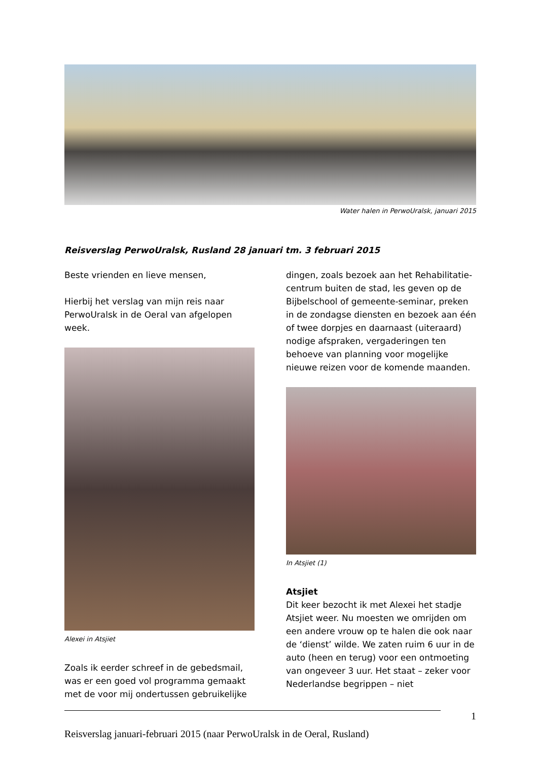Water halen in PerwoUralsk, januari 2015
Reisverslag PerwoUralsk, Rusland 28 januari tm. 3 februari 2015
Beste vrienden en lieve mensen,
Hierbij het verslag van mijn reis naar PerwoUralsk in de Oeral van afgelopen week.
Alexei in Atsjiet
Zoals ik eerder schreef in de gebedsmail, was er een goed vol programma gemaakt met de voor mij ondertussen gebruikelijke
dingen, zoals bezoek aan het Rehabilitatie-centrum buiten de stad, les geven op de Bijbelschool of gemeente-seminar, preken in de zondagse diensten en bezoek aan één of twee dorpjes en daarnaast (uiteraard) nodige afspraken, vergaderingen ten behoeve van planning voor mogelijke nieuwe reizen voor de komende maanden.
In Atsjiet (1)
Atsjiet
Dit keer bezocht ik met Alexei het stadje Atsjiet weer. Nu moesten we omrijden om een andere vrouw op te halen die ook naar de ‘dienst’ wilde. We zaten ruim 6 uur in de auto (heen en terug) voor een ontmoeting van ongeveer 3 uur. Het staat – zeker voor Nederlandse begrippen – niet
1
Reisverslag januari-februari 2015 (naar PerwoUralsk in de Oeral, Rusland)